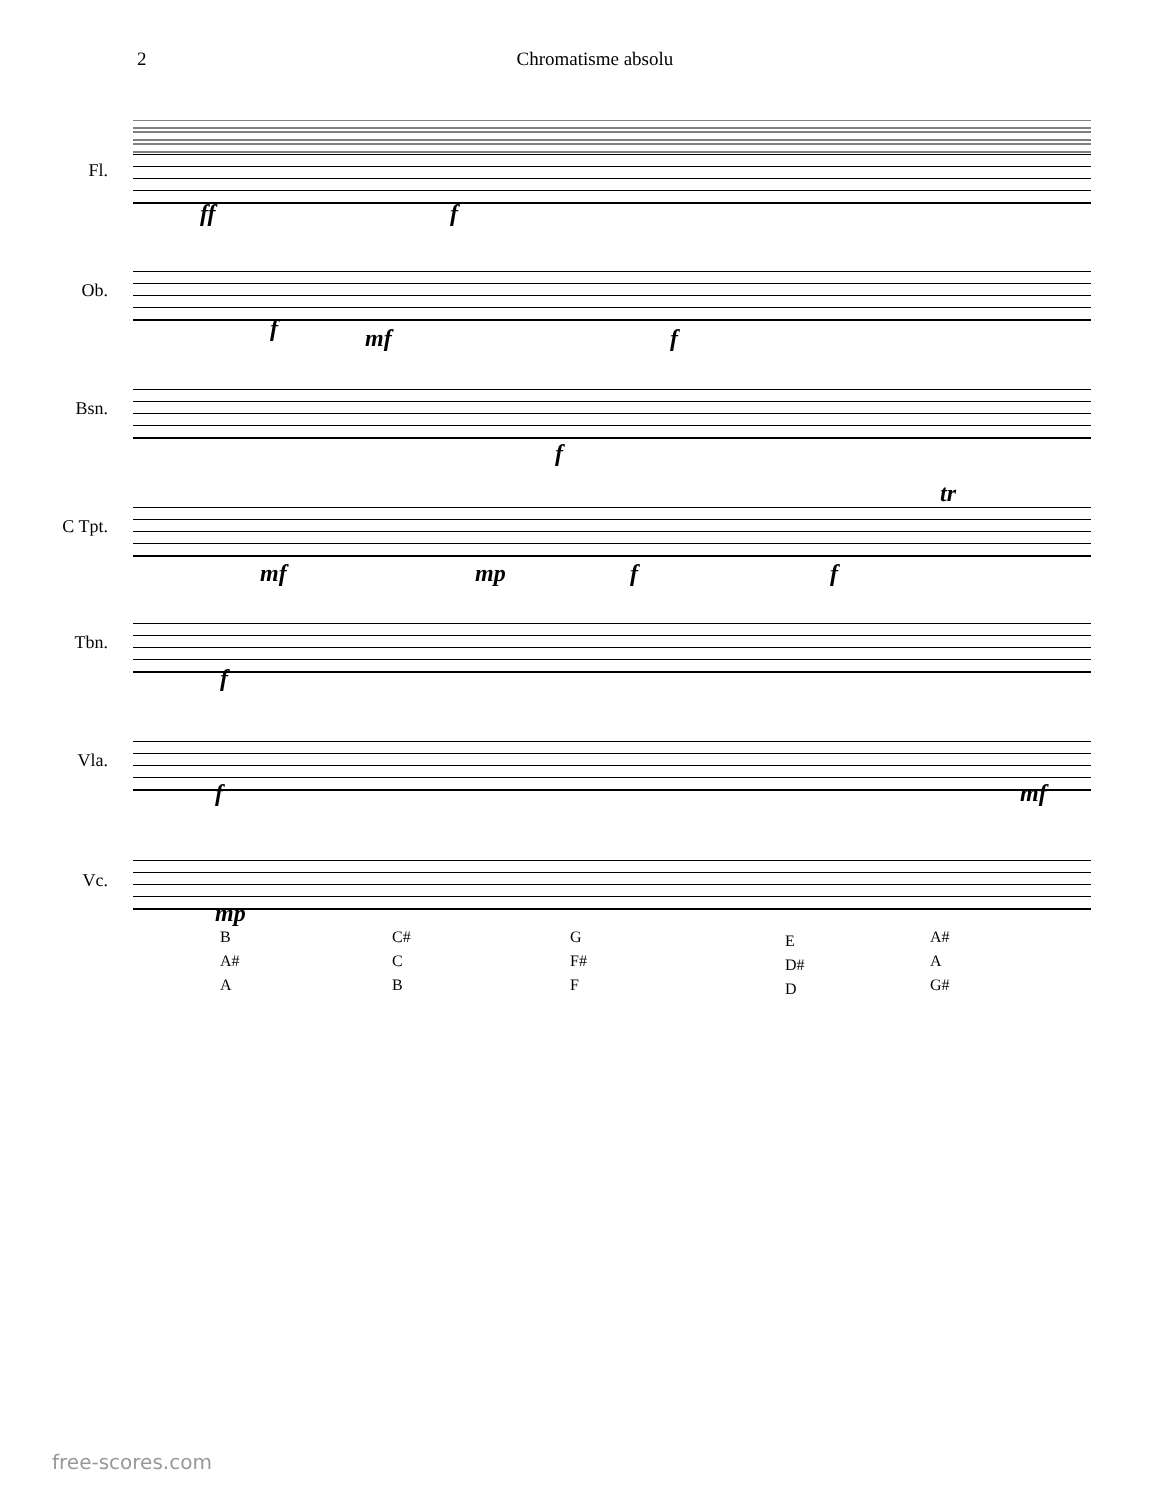2 Chromatisme absolu
Fl.
Ob.
Bsn.
C Tpt.
Tbn.
Vla.
Vc.
ff f
f mf f
f
mf mp f f
tr
f
f mf
mp
B
A#
A
C#
C
B
G
F#
F
E
D#
D
A#
A
G#
free-scores.com